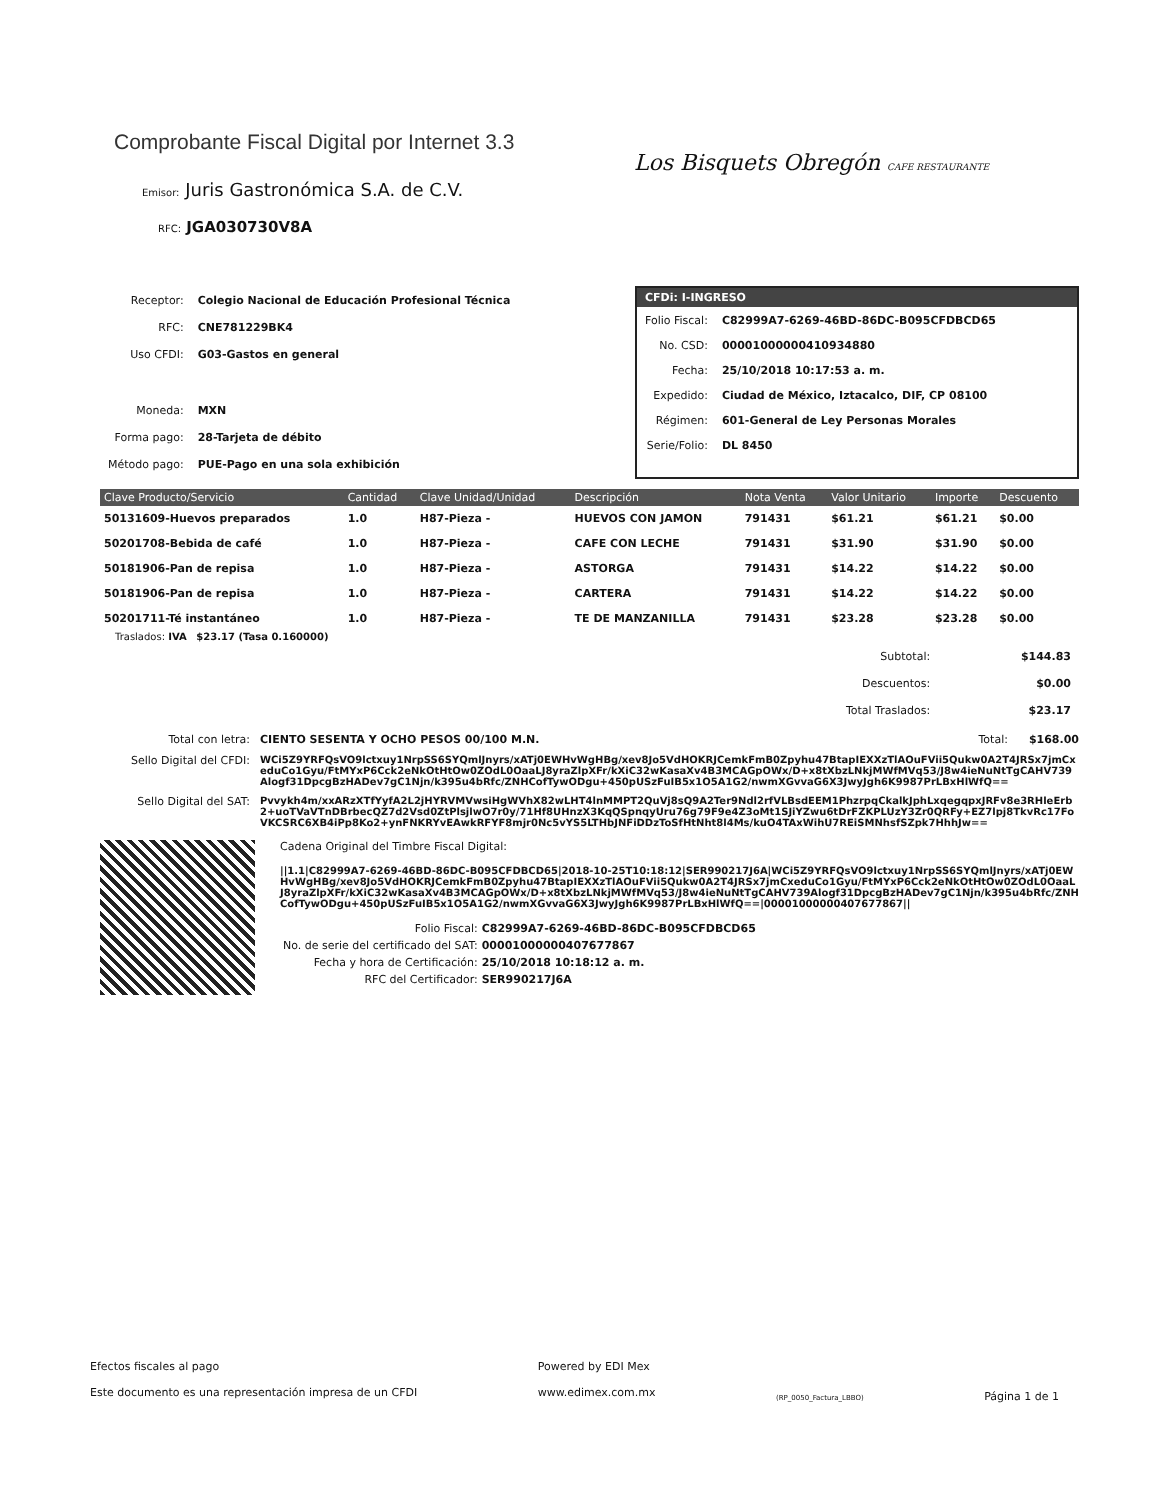Los Bisquets Obregón CAFE RESTAURANTE
Comprobante Fiscal Digital por Internet 3.3
Emisor: Juris Gastronómica S.A. de C.V.
RFC: JGA030730V8A
| Receptor: | Colegio Nacional de Educación Profesional Técnica |
| RFC: | CNE781229BK4 |
| Uso CFDI: | G03-Gastos en general |
| Moneda: | MXN |
| Forma pago: | 28-Tarjeta de débito |
| Método pago: | PUE-Pago en una sola exhibición |
CFDi: I-INGRESO
| Folio Fiscal: | C82999A7-6269-46BD-86DC-B095CFDBCD65 |
| No. CSD: | 00001000000410934880 |
| Fecha: | 25/10/2018 10:17:53 a. m. |
| Expedido: | Ciudad de México, Iztacalco, DIF, CP 08100 |
| Régimen: | 601-General de Ley Personas Morales |
| Serie/Folio: | DL 8450 |
| Clave Producto/Servicio | Cantidad | Clave Unidad/Unidad | Descripción | Nota Venta | Valor Unitario | Importe | Descuento |
| --- | --- | --- | --- | --- | --- | --- | --- |
| 50131609-Huevos preparados | 1.0 | H87-Pieza - | HUEVOS CON JAMON | 791431 | $61.21 | $61.21 | $0.00 |
| 50201708-Bebida de café | 1.0 | H87-Pieza - | CAFE CON LECHE | 791431 | $31.90 | $31.90 | $0.00 |
| 50181906-Pan de repisa | 1.0 | H87-Pieza - | ASTORGA | 791431 | $14.22 | $14.22 | $0.00 |
| 50181906-Pan de repisa | 1.0 | H87-Pieza - | CARTERA | 791431 | $14.22 | $14.22 | $0.00 |
| 50201711-Té instantáneo | 1.0 | H87-Pieza - | TE DE MANZANILLA | 791431 | $23.28 | $23.28 | $0.00 |
Traslados: IVA $23.17 (Tasa 0.160000)
| Subtotal: | $144.83 |
| Descuentos: | $0.00 |
| Total Traslados: | $23.17 |
Total con letra: CIENTO SESENTA Y OCHO PESOS 00/100 M.N.
Total: $168.00
Sello Digital del CFDI:
WCi5Z9YRFQsVO9lctxuy1NrpSS6SYQmlJnyrs/xATj0EWHvWgHBg/xev8Jo5VdHOKRJCemkFmB0Zpyhu47BtapIEXXzTlAOuFVii5Qukw0A2T4JRSx7jmCxeduCo1Gyu/FtMYxP6Cck2eNkOtHtOw0ZOdL0OaaLJ8yraZlpXFr/kXiC32wKasaXv4B3MCAGpOWx/D+x8tXbzLNkjMWfMVq53/J8w4ieNuNtTgCAHV739Alogf31DpcgBzHADev7gC1Njn/k395u4bRfc/ZNHCofTywODgu+450pUSzFuIB5x1O5A1G2/nwmXGvvaG6X3JwyJgh6K9987PrLBxHlWfQ==
Sello Digital del SAT: Pvvykh4m/xxARzXTfYyfA2L2jHYRVMVwsiHgWVhX82wLHT4lnMMPT2QuVj8sQ9A2Ter9Ndl2rfVLBsdEEM1PhzrpqCkalkJphLxqegqpxJRFv8e3RHleErb2+uoTVaVTnDBrbecQZ7d2Vsd0ZtPlsjlwO7r0y/71Hf8UHnzX3KqQSpnqyUru76g79F9e4Z3oMt1SJiYZwu6tDrFZKPLUzY3Zr0QRFy+EZ7lpj8TkvRc17FoVKCSRC6XB4iPp8Ko2+ynFNKRYvEAwkRFYF8mjr0Nc5vYS5LTHbJNFiDDzToSfHtNht8l4Ms/kuO4TAxWihU7REiSMNhsfSZpk7HhhJw==
Cadena Original del Timbre Fiscal Digital:
||1.1|C82999A7-6269-46BD-86DC-B095CFDBCD65|2018-10-25T10:18:12|SER990217J6A|WCi5Z9YRFQsVO9lctxuy1NrpSS6SYQmlJnyrs/xATj0EWHvWgHBg/xev8Jo5VdHOKRJCemkFmB0Zpyhu47BtapIEXXzTlAOuFVii5Qukw0A2T4JRSx7jmCxeduCo1Gyu/FtMYxP6Cck2eNkOtHtOw0ZOdL0OaaLJ8yraZlpXFr/kXiC32wKasaXv4B3MCAGpOWx/D+x8tXbzLNkjMWfMVq53/J8w4ieNuNtTgCAHV739Alogf31DpcgBzHADev7gC1Njn/k395u4bRfc/ZNHCofTywODgu+450pUSzFuIB5x1O5A1G2/nwmXGvvaG6X3JwyJgh6K9987PrLBxHlWfQ==|00001000000407677867||
| Folio Fiscal: | C82999A7-6269-46BD-86DC-B095CFDBCD65 |
| No. de serie del certificado del SAT: | 00001000000407677867 |
| Fecha y hora de Certificación: | 25/10/2018 10:18:12 a. m. |
| RFC del Certificador: | SER990217J6A |
Efectos fiscales al pago
Este documento es una representación impresa de un CFDI
Powered by EDI Mex
www.edimex.com.mx
(RP_0050_Factura_LBBO)
Página 1 de 1